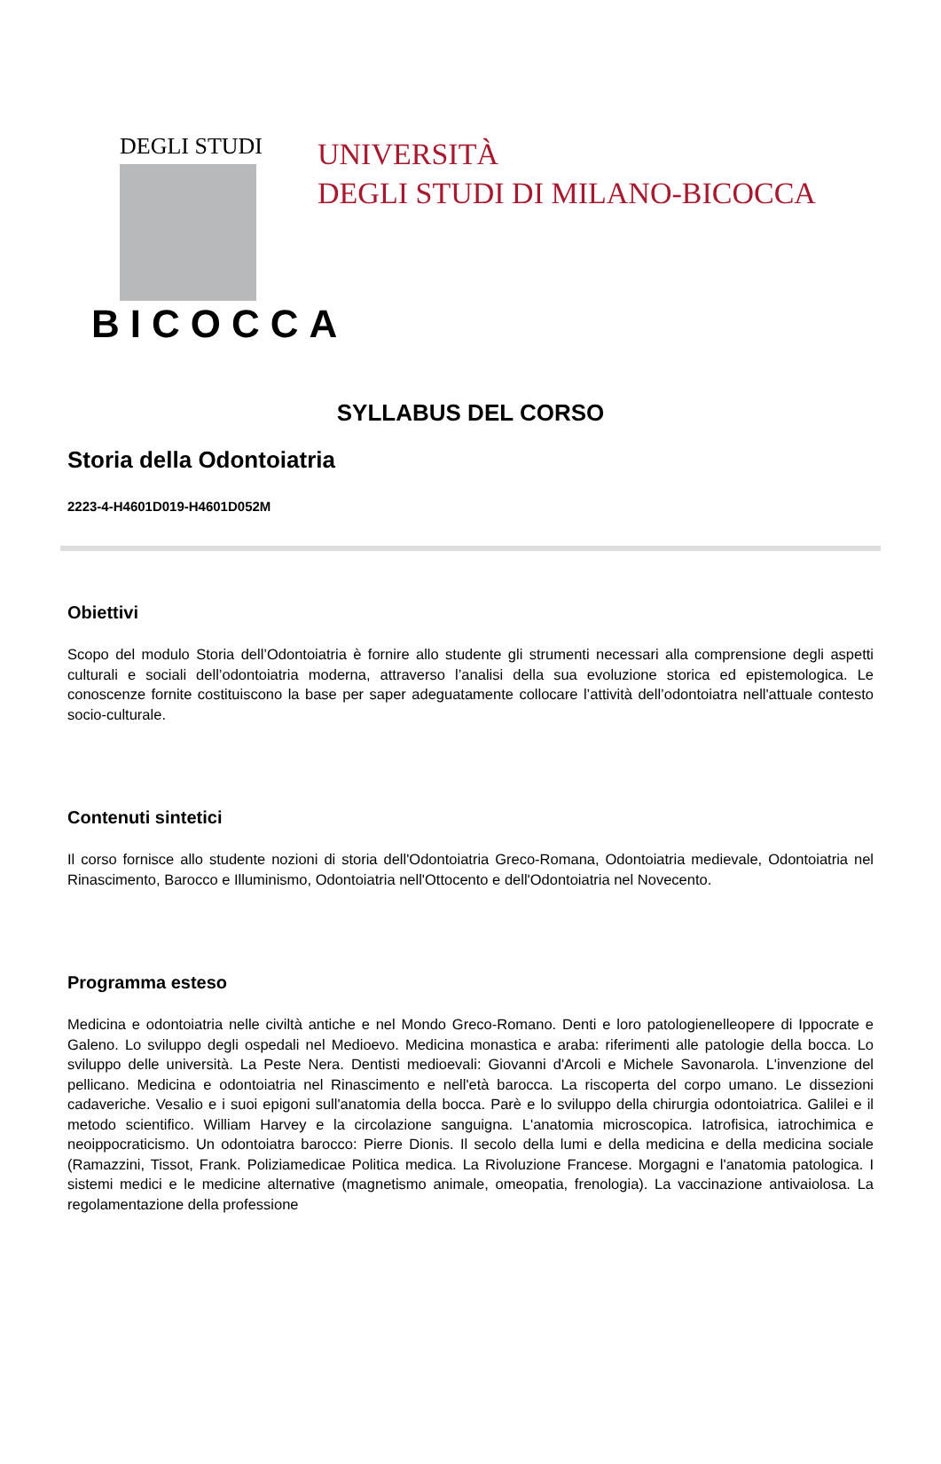DEGLI STUDI
BICOCCA
UNIVERSITÀ
DEGLI STUDI DI MILANO-BICOCCA
SYLLABUS DEL CORSO
Storia della Odontoiatria
2223-4-H4601D019-H4601D052M
Obiettivi
Scopo del modulo Storia dell’Odontoiatria è fornire allo studente gli strumenti necessari alla comprensione degli aspetti culturali e sociali dell’odontoiatria moderna, attraverso l’analisi della sua evoluzione storica ed epistemologica. Le conoscenze fornite costituiscono la base per saper adeguatamente collocare l’attività dell’odontoiatra nell'attuale contesto socio-culturale.
Contenuti sintetici
Il corso fornisce allo studente nozioni di storia dell'Odontoiatria Greco-Romana, Odontoiatria medievale, Odontoiatria nel Rinascimento, Barocco e Illuminismo, Odontoiatria nell'Ottocento e dell'Odontoiatria nel Novecento.
Programma esteso
Medicina e odontoiatria nelle civiltà antiche e nel Mondo Greco-Romano. Denti e loro patologienelleopere di Ippocrate e Galeno. Lo sviluppo degli ospedali nel Medioevo. Medicina monastica e araba: riferimenti alle patologie della bocca. Lo sviluppo delle università. La Peste Nera. Dentisti medioevali: Giovanni d'Arcoli e Michele Savonarola. L'invenzione del pellicano. Medicina e odontoiatria nel Rinascimento e nell'età barocca. La riscoperta del corpo umano. Le dissezioni cadaveriche. Vesalio e i suoi epigoni sull'anatomia della bocca. Parè e lo sviluppo della chirurgia odontoiatrica. Galilei e il metodo scientifico. William Harvey e la circolazione sanguigna. L'anatomia microscopica. Iatrofisica, iatrochimica e neoippocraticismo. Un odontoiatra barocco: Pierre Dionis. Il secolo della lumi e della medicina e della medicina sociale (Ramazzini, Tissot, Frank. Poliziamedicae Politica medica. La Rivoluzione Francese. Morgagni e l'anatomia patologica. I sistemi medici e le medicine alternative (magnetismo animale, omeopatia, frenologia). La vaccinazione antivaiolosa. La regolamentazione della professione